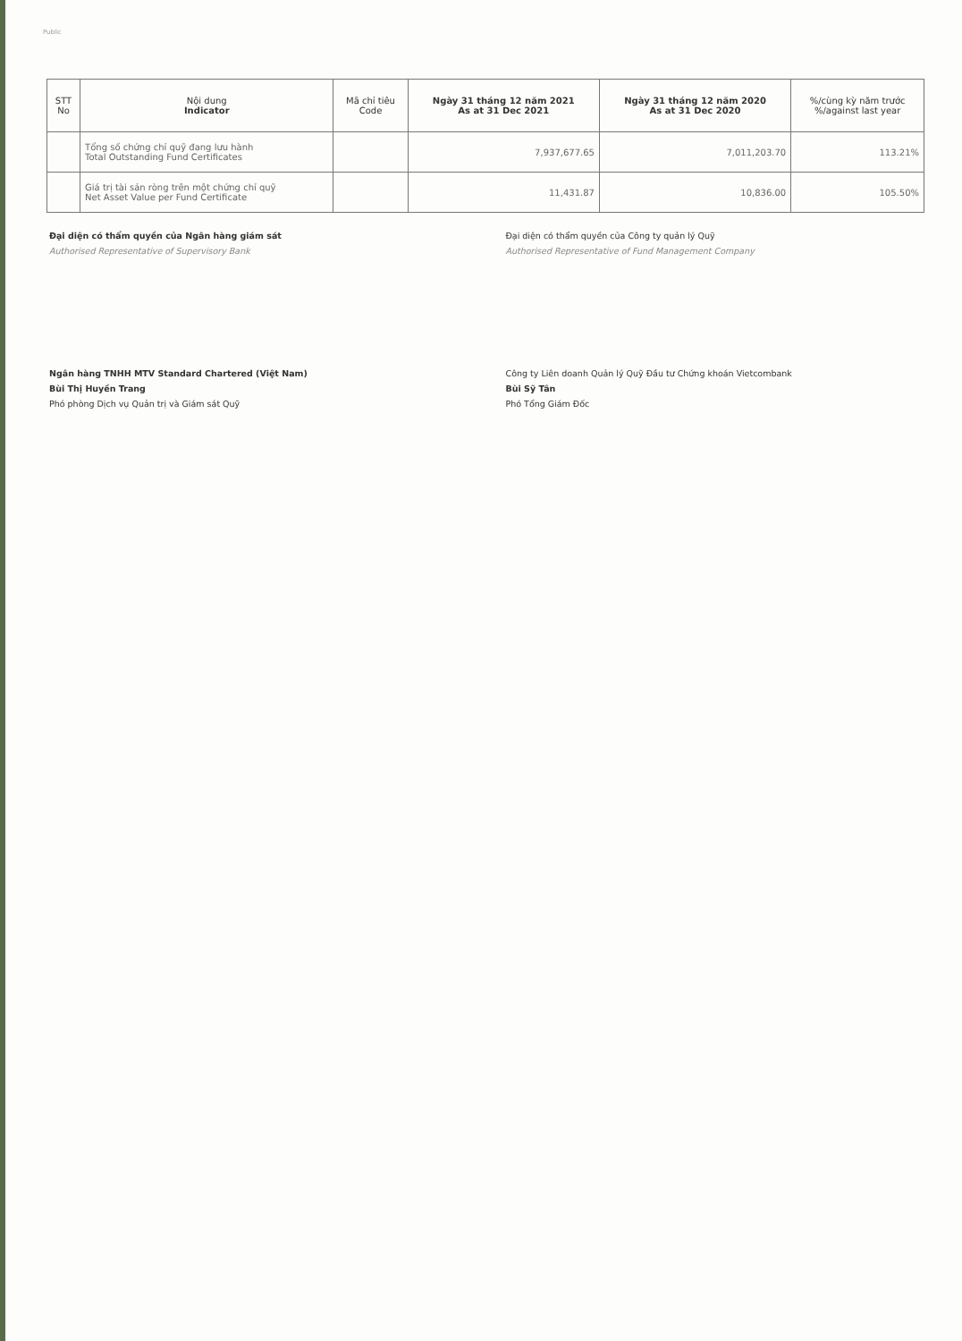Public
| STT No | Nội dung Indicator | Mã chỉ tiêu Code | Ngày 31 tháng 12 năm 2021 As at 31 Dec 2021 | Ngày 31 tháng 12 năm 2020 As at 31 Dec 2020 | %/cùng kỳ năm trước %/against last year |
| --- | --- | --- | --- | --- | --- |
| | Tổng số chứng chỉ quỹ đang lưu hành Total Outstanding Fund Certificates | | 7,937,677.65 | 7,011,203.70 | 113.21% |
| | Giá trị tài sản ròng trên một chứng chỉ quỹ Net Asset Value per Fund Certificate | | 11,431.87 | 10,836.00 | 105.50% |
Đại diện có thẩm quyền của Ngân hàng giám sát
Authorised Representative of Supervisory Bank
Ngân hàng TNHH MTV Standard Chartered (Việt Nam)
Bùi Thị Huyền Trang
Phó phòng Dịch vụ Quản trị và Giám sát Quỹ
Đại diện có thẩm quyền của Công ty quản lý Quỹ
Authorised Representative of Fund Management Company
Công ty Liên doanh Quản lý Quỹ Đầu tư Chứng khoán Vietcombank
Bùi Sỹ Tân
Phó Tổng Giám Đốc